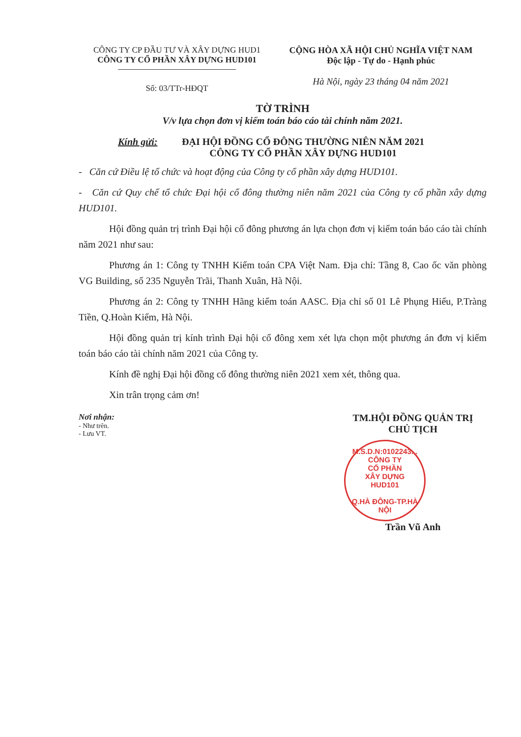CÔNG TY CP ĐẦU TƯ VÀ XÂY DỰNG HUD1
CÔNG TY CỔ PHẦN XÂY DỰNG HUD101
Số: 03/TTr-HĐQT
CỘNG HÒA XÃ HỘI CHỦ NGHĨA VIỆT NAM
Độc lập - Tự do - Hạnh phúc
Hà Nội, ngày 23 tháng 04 năm 2021
TỜ TRÌNH
V/v lựa chọn đơn vị kiểm toán báo cáo tài chính năm 2021.
Kính gửi: ĐẠI HỘI ĐỒNG CỔ ĐÔNG THƯỜNG NIÊN NĂM 2021
CÔNG TY CỔ PHẦN XÂY DỰNG HUD101
- Căn cứ Điều lệ tổ chức và hoạt động của Công ty cổ phần xây dựng HUD101.
- Căn cứ Quy chế tổ chức Đại hội cổ đông thường niên năm 2021 của Công ty cổ phần xây dựng HUD101.
Hội đồng quản trị trình Đại hội cổ đông phương án lựa chọn đơn vị kiểm toán báo cáo tài chính năm 2021 như sau:
Phương án 1: Công ty TNHH Kiểm toán CPA Việt Nam. Địa chỉ: Tầng 8, Cao ốc văn phòng VG Building, số 235 Nguyễn Trãi, Thanh Xuân, Hà Nội.
Phương án 2: Công ty TNHH Hãng kiểm toán AASC. Địa chỉ số 01 Lê Phụng Hiếu, P.Tràng Tiền, Q.Hoàn Kiếm, Hà Nội.
Hội đồng quản trị kính trình Đại hội cổ đông xem xét lựa chọn một phương án đơn vị kiểm toán báo cáo tài chính năm 2021 của Công ty.
Kính đề nghị Đại hội đồng cổ đông thường niên 2021 xem xét, thông qua.
Xin trân trọng cảm ơn!
Nơi nhận:
- Như trên.
- Lưu VT.
TM.HỘI ĐỒNG QUẢN TRỊ
CHỦ TỊCH
M.S.D.N:0102243...
CÔNG TY
CỔ PHẦN
XÂY DỰNG
HUD101
Q.HÀ ĐÔNG-TP.HÀ NỘI
Trần Vũ Anh